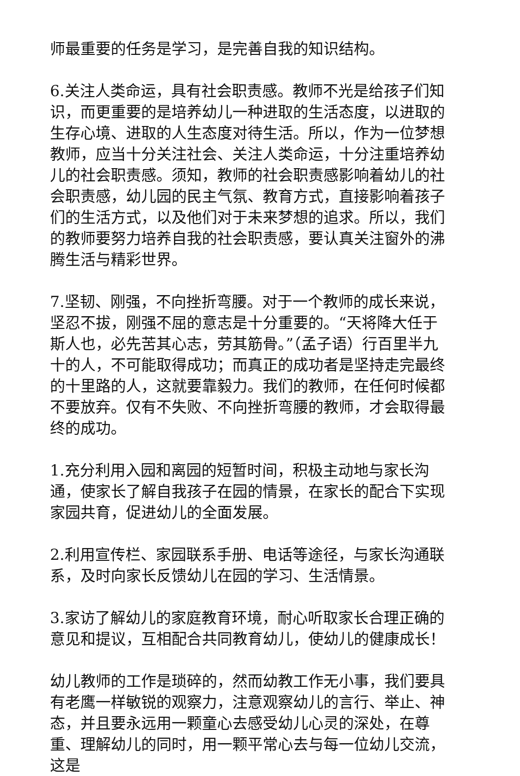师最重要的任务是学习，是完善自我的知识结构。
6.关注人类命运，具有社会职责感。教师不光是给孩子们知识，而更重要的是培养幼儿一种进取的生活态度，以进取的生存心境、进取的人生态度对待生活。所以，作为一位梦想教师，应当十分关注社会、关注人类命运，十分注重培养幼儿的社会职责感。须知，教师的社会职责感影响着幼儿的社会职责感，幼儿园的民主气氛、教育方式，直接影响着孩子们的生活方式，以及他们对于未来梦想的追求。所以，我们的教师要努力培养自我的社会职责感，要认真关注窗外的沸腾生活与精彩世界。
7.坚韧、刚强，不向挫折弯腰。对于一个教师的成长来说，坚忍不拔，刚强不屈的意志是十分重要的。“天将降大任于斯人也，必先苦其心志，劳其筋骨。”（孟子语）行百里半九十的人，不可能取得成功；而真正的成功者是坚持走完最终的十里路的人，这就要靠毅力。我们的教师，在任何时候都不要放弃。仅有不失败、不向挫折弯腰的教师，才会取得最终的成功。
1.充分利用入园和离园的短暂时间，积极主动地与家长沟通，使家长了解自我孩子在园的情景，在家长的配合下实现家园共育，促进幼儿的全面发展。
2.利用宣传栏、家园联系手册、电话等途径，与家长沟通联系，及时向家长反馈幼儿在园的学习、生活情景。
3.家访了解幼儿的家庭教育环境，耐心听取家长合理正确的意见和提议，互相配合共同教育幼儿，使幼儿的健康成长！
幼儿教师的工作是琐碎的，然而幼教工作无小事，我们要具有老鹰一样敏锐的观察力，注意观察幼儿的言行、举止、神态，并且要永远用一颗童心去感受幼儿心灵的深处，在尊重、理解幼儿的同时，用一颗平常心去与每一位幼儿交流，这是